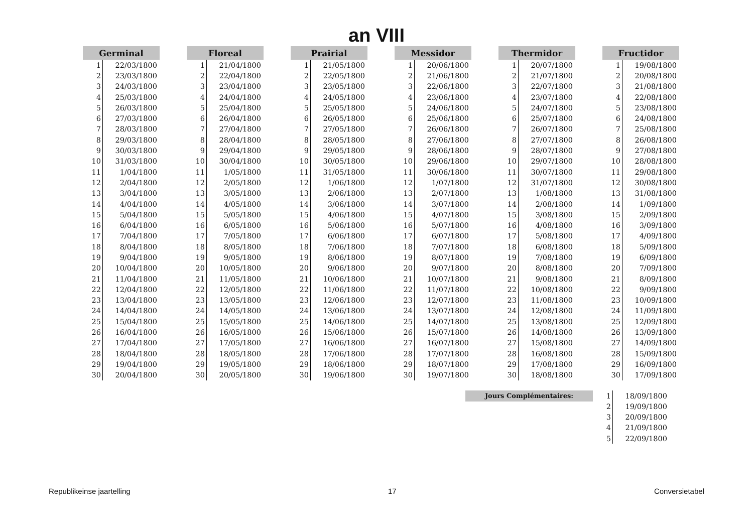an VIII
| Germinal | |
| --- | --- |
| 1 | 22/03/1800 |
| 2 | 23/03/1800 |
| 3 | 24/03/1800 |
| 4 | 25/03/1800 |
| 5 | 26/03/1800 |
| 6 | 27/03/1800 |
| 7 | 28/03/1800 |
| 8 | 29/03/1800 |
| 9 | 30/03/1800 |
| 10 | 31/03/1800 |
| 11 | 1/04/1800 |
| 12 | 2/04/1800 |
| 13 | 3/04/1800 |
| 14 | 4/04/1800 |
| 15 | 5/04/1800 |
| 16 | 6/04/1800 |
| 17 | 7/04/1800 |
| 18 | 8/04/1800 |
| 19 | 9/04/1800 |
| 20 | 10/04/1800 |
| 21 | 11/04/1800 |
| 22 | 12/04/1800 |
| 23 | 13/04/1800 |
| 24 | 14/04/1800 |
| 25 | 15/04/1800 |
| 26 | 16/04/1800 |
| 27 | 17/04/1800 |
| 28 | 18/04/1800 |
| 29 | 19/04/1800 |
| 30 | 20/04/1800 |
| Floreal | |
| --- | --- |
| 1 | 21/04/1800 |
| 2 | 22/04/1800 |
| 3 | 23/04/1800 |
| 4 | 24/04/1800 |
| 5 | 25/04/1800 |
| 6 | 26/04/1800 |
| 7 | 27/04/1800 |
| 8 | 28/04/1800 |
| 9 | 29/04/1800 |
| 10 | 30/04/1800 |
| 11 | 1/05/1800 |
| 12 | 2/05/1800 |
| 13 | 3/05/1800 |
| 14 | 4/05/1800 |
| 15 | 5/05/1800 |
| 16 | 6/05/1800 |
| 17 | 7/05/1800 |
| 18 | 8/05/1800 |
| 19 | 9/05/1800 |
| 20 | 10/05/1800 |
| 21 | 11/05/1800 |
| 22 | 12/05/1800 |
| 23 | 13/05/1800 |
| 24 | 14/05/1800 |
| 25 | 15/05/1800 |
| 26 | 16/05/1800 |
| 27 | 17/05/1800 |
| 28 | 18/05/1800 |
| 29 | 19/05/1800 |
| 30 | 20/05/1800 |
| Prairial | |
| --- | --- |
| 1 | 21/05/1800 |
| 2 | 22/05/1800 |
| 3 | 23/05/1800 |
| 4 | 24/05/1800 |
| 5 | 25/05/1800 |
| 6 | 26/05/1800 |
| 7 | 27/05/1800 |
| 8 | 28/05/1800 |
| 9 | 29/05/1800 |
| 10 | 30/05/1800 |
| 11 | 31/05/1800 |
| 12 | 1/06/1800 |
| 13 | 2/06/1800 |
| 14 | 3/06/1800 |
| 15 | 4/06/1800 |
| 16 | 5/06/1800 |
| 17 | 6/06/1800 |
| 18 | 7/06/1800 |
| 19 | 8/06/1800 |
| 20 | 9/06/1800 |
| 21 | 10/06/1800 |
| 22 | 11/06/1800 |
| 23 | 12/06/1800 |
| 24 | 13/06/1800 |
| 25 | 14/06/1800 |
| 26 | 15/06/1800 |
| 27 | 16/06/1800 |
| 28 | 17/06/1800 |
| 29 | 18/06/1800 |
| 30 | 19/06/1800 |
| Messidor | |
| --- | --- |
| 1 | 20/06/1800 |
| 2 | 21/06/1800 |
| 3 | 22/06/1800 |
| 4 | 23/06/1800 |
| 5 | 24/06/1800 |
| 6 | 25/06/1800 |
| 7 | 26/06/1800 |
| 8 | 27/06/1800 |
| 9 | 28/06/1800 |
| 10 | 29/06/1800 |
| 11 | 30/06/1800 |
| 12 | 1/07/1800 |
| 13 | 2/07/1800 |
| 14 | 3/07/1800 |
| 15 | 4/07/1800 |
| 16 | 5/07/1800 |
| 17 | 6/07/1800 |
| 18 | 7/07/1800 |
| 19 | 8/07/1800 |
| 20 | 9/07/1800 |
| 21 | 10/07/1800 |
| 22 | 11/07/1800 |
| 23 | 12/07/1800 |
| 24 | 13/07/1800 |
| 25 | 14/07/1800 |
| 26 | 15/07/1800 |
| 27 | 16/07/1800 |
| 28 | 17/07/1800 |
| 29 | 18/07/1800 |
| 30 | 19/07/1800 |
| Thermidor | |
| --- | --- |
| 1 | 20/07/1800 |
| 2 | 21/07/1800 |
| 3 | 22/07/1800 |
| 4 | 23/07/1800 |
| 5 | 24/07/1800 |
| 6 | 25/07/1800 |
| 7 | 26/07/1800 |
| 8 | 27/07/1800 |
| 9 | 28/07/1800 |
| 10 | 29/07/1800 |
| 11 | 30/07/1800 |
| 12 | 31/07/1800 |
| 13 | 1/08/1800 |
| 14 | 2/08/1800 |
| 15 | 3/08/1800 |
| 16 | 4/08/1800 |
| 17 | 5/08/1800 |
| 18 | 6/08/1800 |
| 19 | 7/08/1800 |
| 20 | 8/08/1800 |
| 21 | 9/08/1800 |
| 22 | 10/08/1800 |
| 23 | 11/08/1800 |
| 24 | 12/08/1800 |
| 25 | 13/08/1800 |
| 26 | 14/08/1800 |
| 27 | 15/08/1800 |
| 28 | 16/08/1800 |
| 29 | 17/08/1800 |
| 30 | 18/08/1800 |
| Fructidor | |
| --- | --- |
| 1 | 19/08/1800 |
| 2 | 20/08/1800 |
| 3 | 21/08/1800 |
| 4 | 22/08/1800 |
| 5 | 23/08/1800 |
| 6 | 24/08/1800 |
| 7 | 25/08/1800 |
| 8 | 26/08/1800 |
| 9 | 27/08/1800 |
| 10 | 28/08/1800 |
| 11 | 29/08/1800 |
| 12 | 30/08/1800 |
| 13 | 31/08/1800 |
| 14 | 1/09/1800 |
| 15 | 2/09/1800 |
| 16 | 3/09/1800 |
| 17 | 4/09/1800 |
| 18 | 5/09/1800 |
| 19 | 6/09/1800 |
| 20 | 7/09/1800 |
| 21 | 8/09/1800 |
| 22 | 9/09/1800 |
| 23 | 10/09/1800 |
| 24 | 11/09/1800 |
| 25 | 12/09/1800 |
| 26 | 13/09/1800 |
| 27 | 14/09/1800 |
| 28 | 15/09/1800 |
| 29 | 16/09/1800 |
| 30 | 17/09/1800 |
Jours Complémentaires:
| 1 | 18/09/1800 |
| 2 | 19/09/1800 |
| 3 | 20/09/1800 |
| 4 | 21/09/1800 |
| 5 | 22/09/1800 |
Republikeinse jaartelling 17 Conversietabel